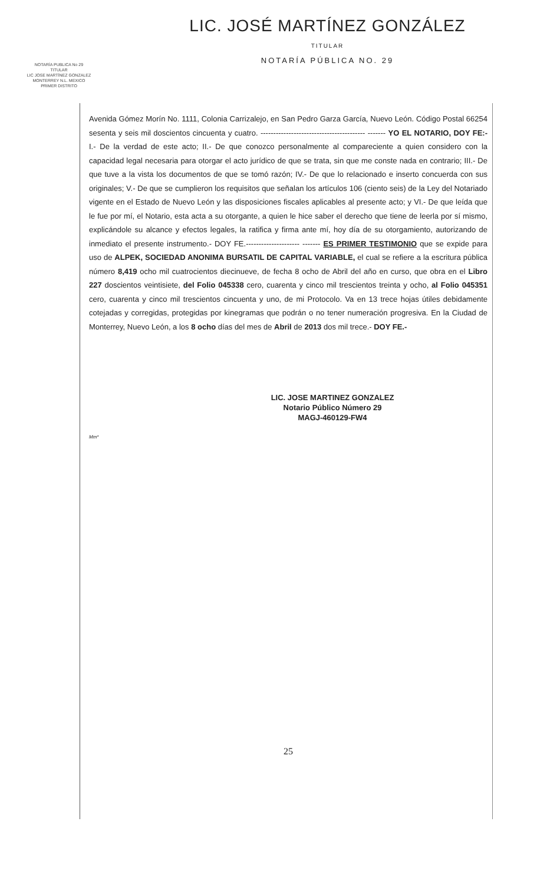NOTARÍA PUBLICA No 29
TITULAR
LIC JOSE MARTÍNEZ GONZALEZ
MONTERREY N.L. MEXICO
PRIMER DISTRITO
LIC. JOSÉ MARTÍNEZ GONZÁLEZ
TITULAR
NOTARÍA PÚBLICA NO. 29
Avenida Gómez Morín No. 1111, Colonia Carrizalejo, en San Pedro Garza García, Nuevo León. Código Postal 66254 sesenta y seis mil doscientos cincuenta y cuatro. ----------------------------------------- ------- YO EL NOTARIO, DOY FE:- I.- De la verdad de este acto; II.- De que conozco personalmente al compareciente a quien considero con la capacidad legal necesaria para otorgar el acto jurídico de que se trata, sin que me conste nada en contrario; III.- De que tuve a la vista los documentos de que se tomó razón; IV.- De que lo relacionado e inserto concuerda con sus originales; V.- De que se cumplieron los requisitos que señalan los artículos 106 (ciento seis) de la Ley del Notariado vigente en el Estado de Nuevo León y las disposiciones fiscales aplicables al presente acto; y VI.- De que leída que le fue por mí, el Notario, esta acta a su otorgante, a quien le hice saber el derecho que tiene de leerla por sí mismo, explicándole su alcance y efectos legales, la ratifica y firma ante mí, hoy día de su otorgamiento, autorizando de inmediato el presente instrumento.- DOY FE.--------------------- ------- ES PRIMER TESTIMONIO que se expide para uso de ALPEK, SOCIEDAD ANONIMA BURSATIL DE CAPITAL VARIABLE, el cual se refiere a la escritura pública número 8,419 ocho mil cuatrocientos diecinueve, de fecha 8 ocho de Abril del año en curso, que obra en el Libro 227 doscientos veintisiete, del Folio 045338 cero, cuarenta y cinco mil trescientos treinta y ocho, al Folio 045351 cero, cuarenta y cinco mil trescientos cincuenta y uno, de mi Protocolo. Va en 13 trece hojas útiles debidamente cotejadas y corregidas, protegidas por kinegramas que podrán o no tener numeración progresiva. En la Ciudad de Monterrey, Nuevo León, a los 8 ocho días del mes de Abril de 2013 dos mil trece.- DOY FE.-
LIC. JOSE MARTINEZ GONZALEZ
Notario Público Número 29
MAGJ-460129-FW4
Mm*
25